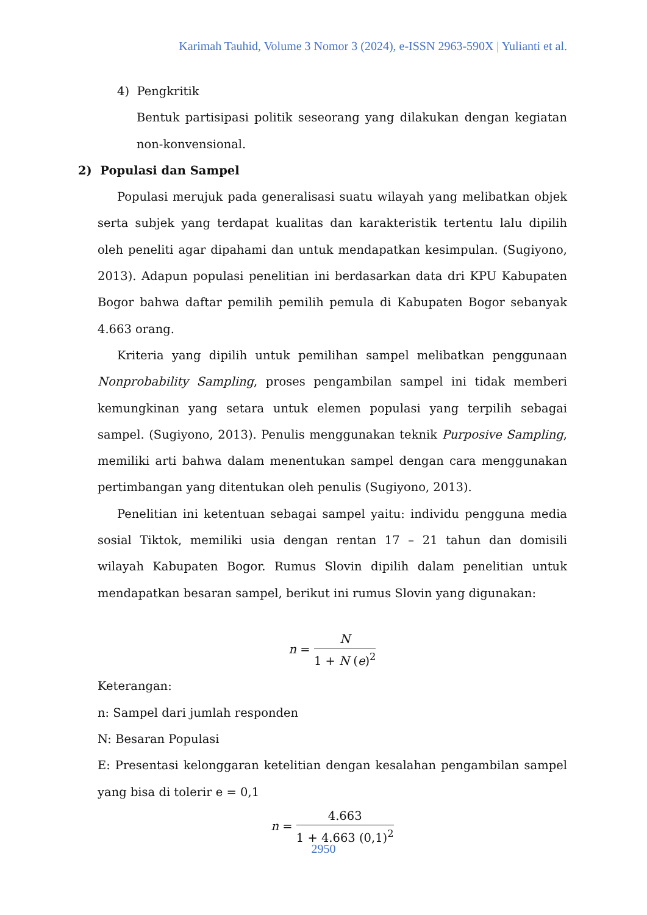Karimah Tauhid, Volume 3 Nomor 3 (2024), e-ISSN 2963-590X | Yulianti et al.
4) Pengkritik
Bentuk partisipasi politik seseorang yang dilakukan dengan kegiatan non-konvensional.
2) Populasi dan Sampel
Populasi merujuk pada generalisasi suatu wilayah yang melibatkan objek serta subjek yang terdapat kualitas dan karakteristik tertentu lalu dipilih oleh peneliti agar dipahami dan untuk mendapatkan kesimpulan. (Sugiyono, 2013). Adapun populasi penelitian ini berdasarkan data dri KPU Kabupaten Bogor bahwa daftar pemilih pemilih pemula di Kabupaten Bogor sebanyak 4.663 orang.
Kriteria yang dipilih untuk pemilihan sampel melibatkan penggunaan Nonprobability Sampling, proses pengambilan sampel ini tidak memberi kemungkinan yang setara untuk elemen populasi yang terpilih sebagai sampel. (Sugiyono, 2013). Penulis menggunakan teknik Purposive Sampling, memiliki arti bahwa dalam menentukan sampel dengan cara menggunakan pertimbangan yang ditentukan oleh penulis (Sugiyono, 2013).
Penelitian ini ketentuan sebagai sampel yaitu: individu pengguna media sosial Tiktok, memiliki usia dengan rentan 17 – 21 tahun dan domisili wilayah Kabupaten Bogor. Rumus Slovin dipilih dalam penelitian untuk mendapatkan besaran sampel, berikut ini rumus Slovin yang digunakan:
n = N 1 + N (e)<sup>2</sup>
Keterangan:
n: Sampel dari jumlah responden
N: Besaran Populasi
E: Presentasi kelonggaran ketelitian dengan kesalahan pengambilan sampel yang bisa di tolerir e = 0,1
n = 4.663 1 + 4.663 (0,1)<sup>2</sup>
2950